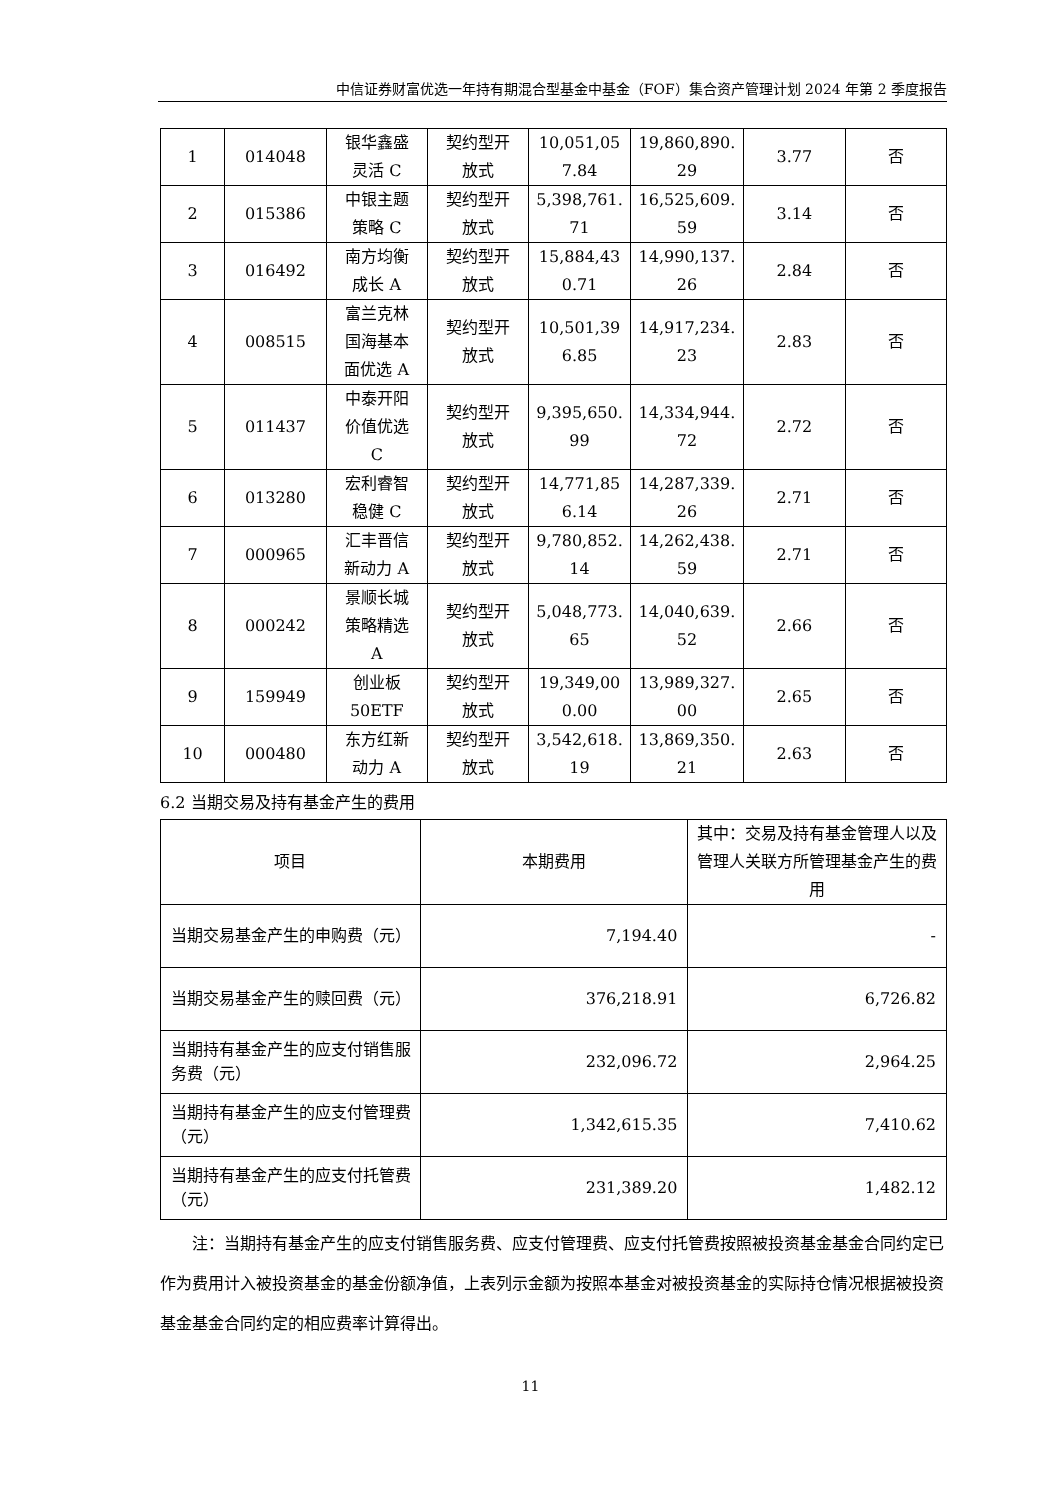中信证券财富优选一年持有期混合型基金中基金（FOF）集合资产管理计划 2024 年第 2 季度报告
| 1 | 014048 | 银华鑫盛 灵活 C | 契约型开 放式 | 10,051,05 7.84 | 19,860,890. 29 | 3.77 | 否 |
| 2 | 015386 | 中银主题 策略 C | 契约型开 放式 | 5,398,761. 71 | 16,525,609. 59 | 3.14 | 否 |
| 3 | 016492 | 南方均衡 成长 A | 契约型开 放式 | 15,884,43 0.71 | 14,990,137. 26 | 2.84 | 否 |
| 4 | 008515 | 富兰克林 国海基本 面优选 A | 契约型开 放式 | 10,501,39 6.85 | 14,917,234. 23 | 2.83 | 否 |
| 5 | 011437 | 中泰开阳 价值优选 C | 契约型开 放式 | 9,395,650. 99 | 14,334,944. 72 | 2.72 | 否 |
| 6 | 013280 | 宏利睿智 稳健 C | 契约型开 放式 | 14,771,85 6.14 | 14,287,339. 26 | 2.71 | 否 |
| 7 | 000965 | 汇丰晋信 新动力 A | 契约型开 放式 | 9,780,852. 14 | 14,262,438. 59 | 2.71 | 否 |
| 8 | 000242 | 景顺长城 策略精选 A | 契约型开 放式 | 5,048,773. 65 | 14,040,639. 52 | 2.66 | 否 |
| 9 | 159949 | 创业板 50ETF | 契约型开 放式 | 19,349,00 0.00 | 13,989,327. 00 | 2.65 | 否 |
| 10 | 000480 | 东方红新 动力 A | 契约型开 放式 | 3,542,618. 19 | 13,869,350. 21 | 2.63 | 否 |
6.2 当期交易及持有基金产生的费用
| 项目 | 本期费用 | 其中：交易及持有基金管理人以及管理人关联方所管理基金产生的费用 |
| --- | --- | --- |
| 当期交易基金产生的申购费（元） | 7,194.40 | - |
| 当期交易基金产生的赎回费（元） | 376,218.91 | 6,726.82 |
| 当期持有基金产生的应支付销售服务费（元） | 232,096.72 | 2,964.25 |
| 当期持有基金产生的应支付管理费（元） | 1,342,615.35 | 7,410.62 |
| 当期持有基金产生的应支付托管费（元） | 231,389.20 | 1,482.12 |
注：当期持有基金产生的应支付销售服务费、应支付管理费、应支付托管费按照被投资基金基金合同约定已作为费用计入被投资基金的基金份额净值，上表列示金额为按照本基金对被投资基金的实际持仓情况根据被投资基金基金合同约定的相应费率计算得出。
11